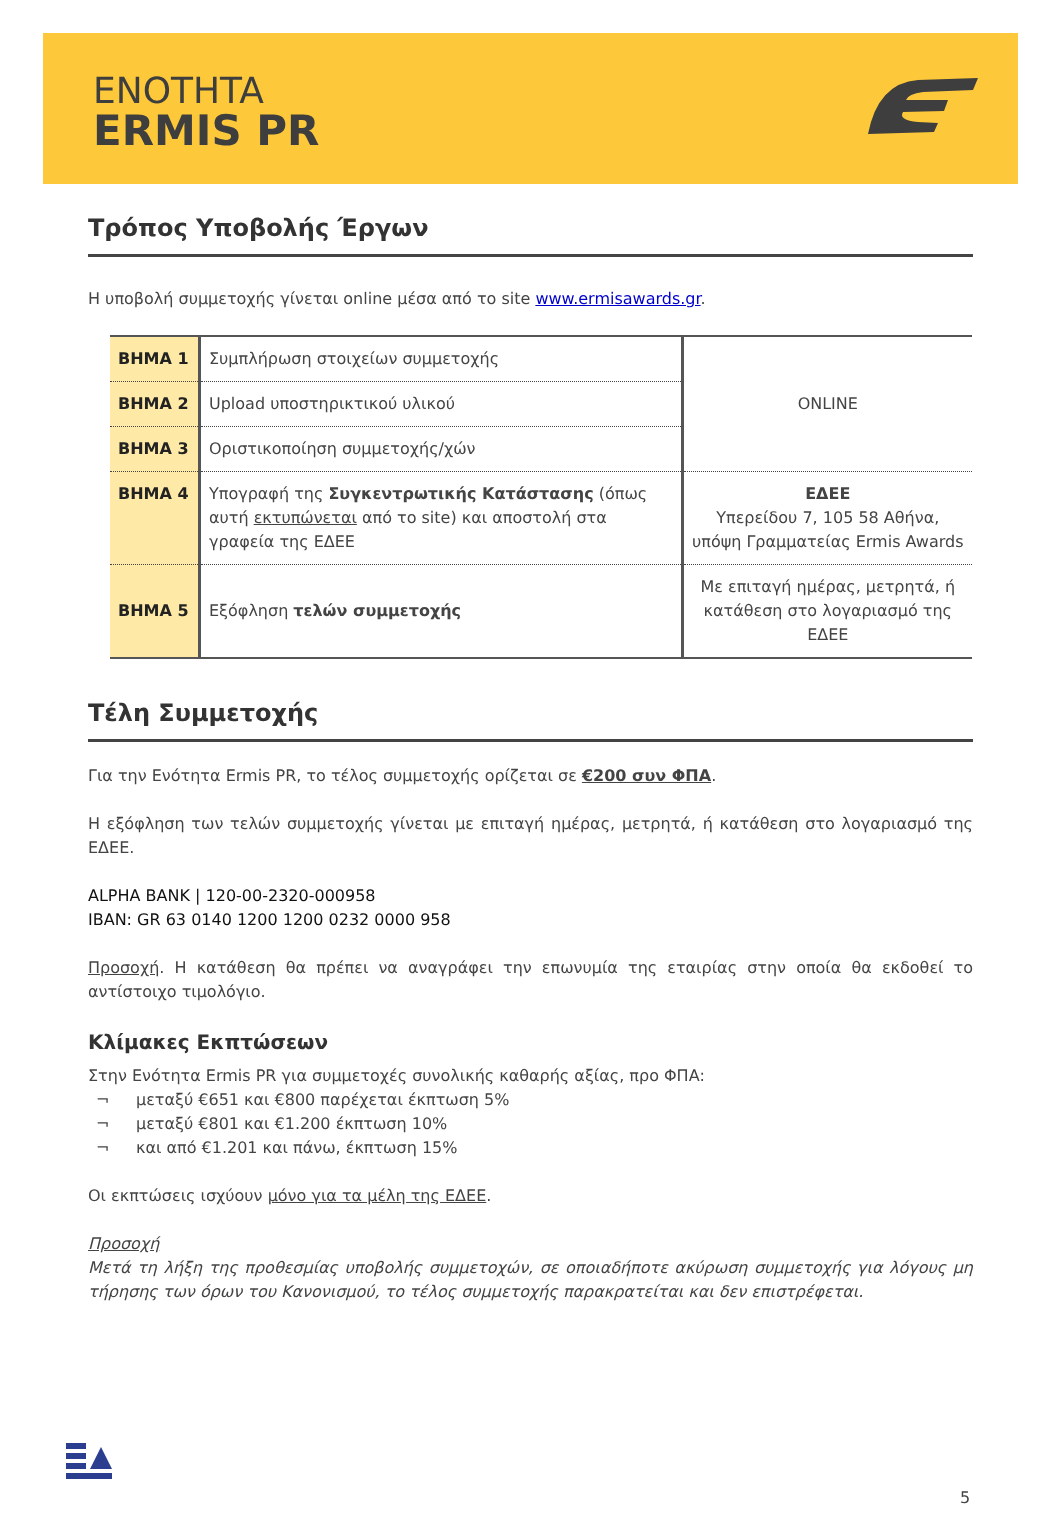ENOTHTA
ERMIS PR
Τρόπος Υποβολής Έργων
Η υποβολή συμμετοχής γίνεται online μέσα από το site www.ermisawards.gr.
| BHMA 1 | Συμπλήρωση στοιχείων συμμετοχής | ONLINE |
| BHMA 2 | Upload υποστηρικτικού υλικού | |
| BHMA 3 | Οριστικοποίηση συμμετοχής/χών | |
| BHMA 4 | Υπογραφή της Συγκεντρωτικής Κατάστασης (όπως αυτή εκτυπώνεται από το site) και αποστολή στα γραφεία της ΕΔΕΕ | ΕΔΕΕ Υπερείδου 7, 105 58 Αθήνα, υπόψη Γραμματείας Ermis Awards |
| BHMA 5 | Εξόφληση τελών συμμετοχής | Με επιταγή ημέρας, μετρητά, ή κατάθεση στο λογαριασμό της ΕΔΕΕ |
Τέλη Συμμετοχής
Για την Ενότητα Ermis PR, το τέλος συμμετοχής ορίζεται σε €200 συν ΦΠΑ.
Η εξόφληση των τελών συμμετοχής γίνεται με επιταγή ημέρας, μετρητά, ή κατάθεση στο λογαριασμό της ΕΔΕΕ.
ALPHA BANK | 120-00-2320-000958
IBAN: GR 63 0140 1200 1200 0232 0000 958
Προσοχή. Η κατάθεση θα πρέπει να αναγράφει την επωνυμία της εταιρίας στην οποία θα εκδοθεί το αντίστοιχο τιμολόγιο.
Κλίμακες Εκπτώσεων
Στην Ενότητα Ermis PR για συμμετοχές συνολικής καθαρής αξίας, προ ΦΠΑ:
¬ μεταξύ €651 και €800 παρέχεται έκπτωση 5%
¬ μεταξύ €801 και €1.200 έκπτωση 10%
¬ και από €1.201 και πάνω, έκπτωση 15%
Οι εκπτώσεις ισχύουν μόνο για τα μέλη της ΕΔΕΕ.
Προσοχή
Μετά τη λήξη της προθεσμίας υποβολής συμμετοχών, σε οποιαδήποτε ακύρωση συμμετοχής για λόγους μη τήρησης των όρων του Κανονισμού, το τέλος συμμετοχής παρακρατείται και δεν επιστρέφεται.
5